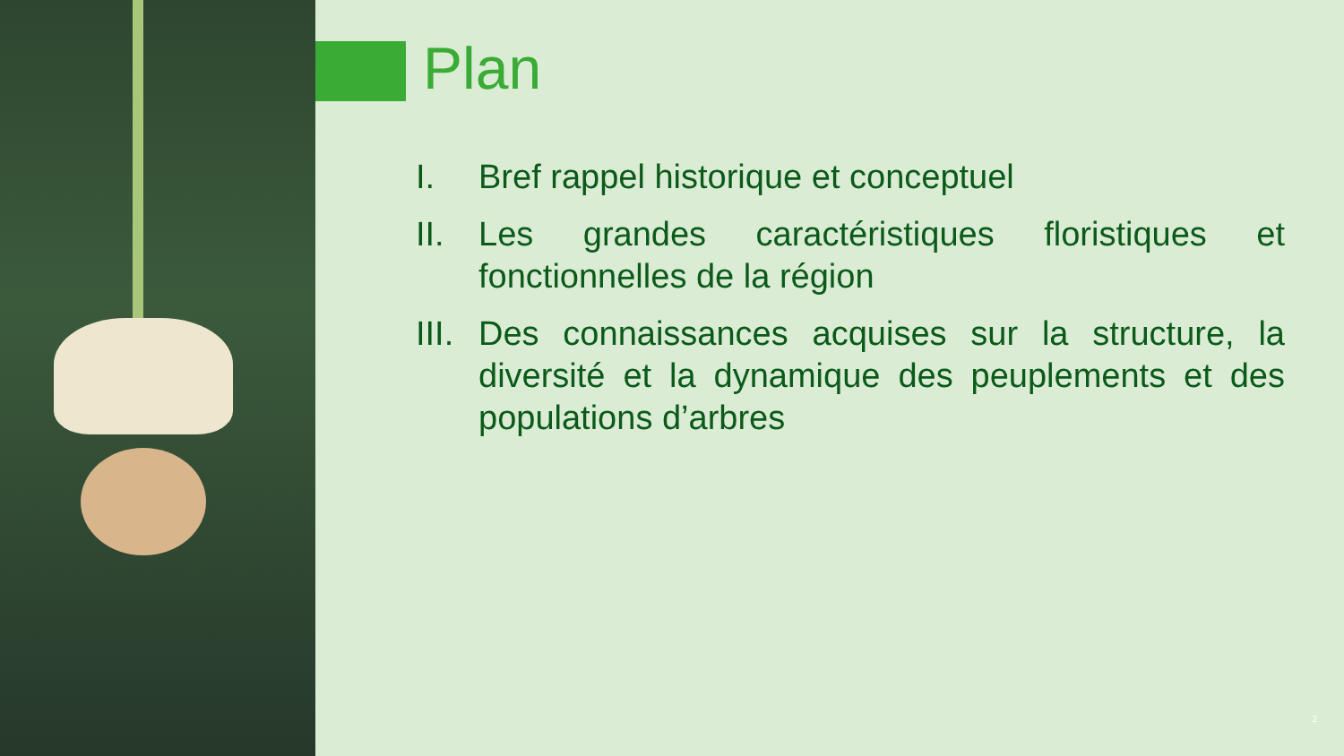Plan
I. Bref rappel historique et conceptuel
II. Les grandes caractéristiques floristiques et fonctionnelles de la région
III. Des connaissances acquises sur la structure, la diversité et la dynamique des peuplements et des populations d’arbres
2